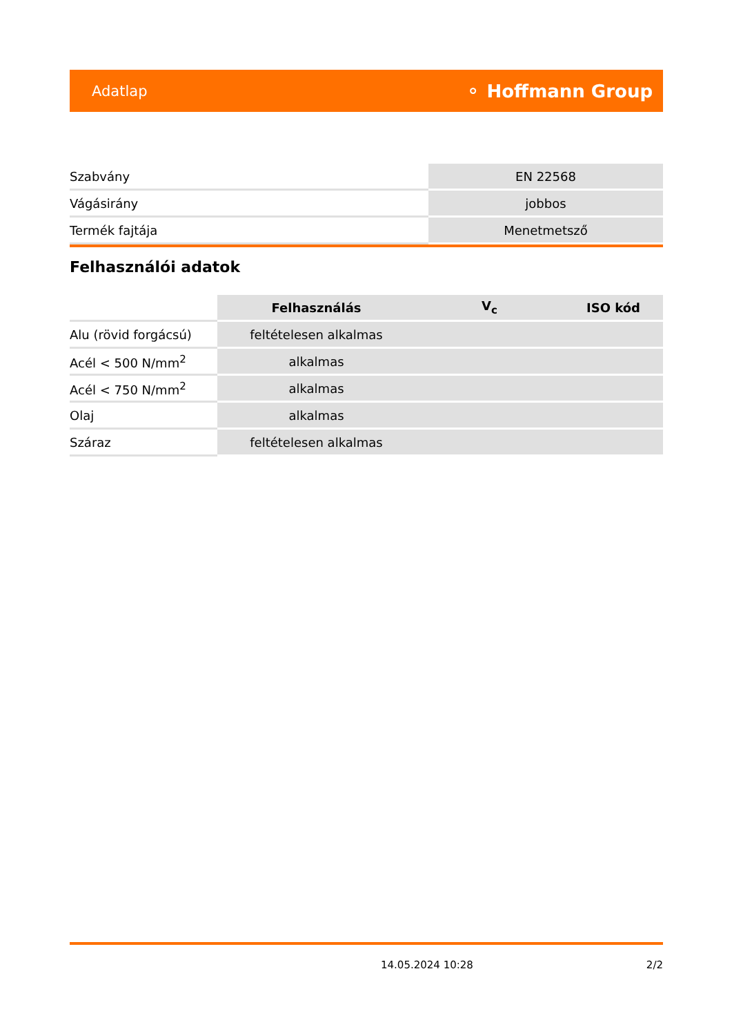Adatlap ⚬ Hoffmann Group
| Szabvány | EN 22568 |
| Vágásirány | jobbos |
| Termék fajtája | Menetmetsző |
Felhasználói adatok
| | Felhasználás | V<sub>c</sub> | ISO kód |
| --- | --- | --- | --- |
| Alu (rövid forgácsú) | feltételesen alkalmas | | |
| Acél < 500 N/mm<sup>2</sup> | alkalmas | | |
| Acél < 750 N/mm<sup>2</sup> | alkalmas | | |
| Olaj | alkalmas | | |
| Száraz | feltételesen alkalmas | | |
14.05.2024 10:28 2/2